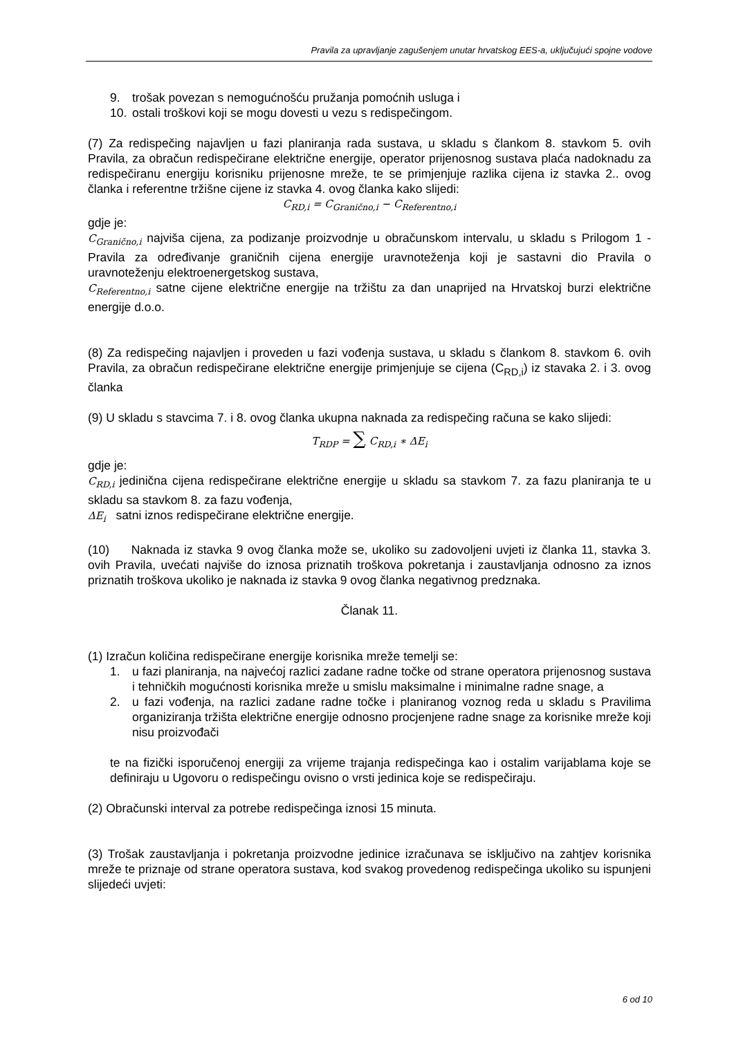Pravila za upravljanje zagušenjem unutar hrvatskog EES-a, uključujući spojne vodove
9. trošak povezan s nemogućnošću pružanja pomoćnih usluga i
10. ostali troškovi koji se mogu dovesti u vezu s redispečingom.
(7) Za redispečing najavljen u fazi planiranja rada sustava, u skladu s člankom 8. stavkom 5. ovih Pravila, za obračun redispečirane električne energije, operator prijenosnog sustava plaća nadoknadu za redispečiranu energiju korisniku prijenosne mreže, te se primjenjuje razlika cijena iz stavka 2.. ovog članka i referentne tržišne cijene iz stavka 4. ovog članka kako slijedi:
C<sub>RD,i</sub> = C<sub>Granično,i</sub> − C<sub>Referentno,i</sub>
gdje je:
C<sub>Granično,i</sub> najviša cijena, za podizanje proizvodnje u obračunskom intervalu, u skladu s Prilogom 1 - Pravila za određivanje graničnih cijena energije uravnoteženja koji je sastavni dio Pravila o uravnoteženju elektroenergetskog sustava,
C<sub>Referentno,i</sub> satne cijene električne energije na tržištu za dan unaprijed na Hrvatskoj burzi električne energije d.o.o.
(8) Za redispečing najavljen i proveden u fazi vođenja sustava, u skladu s člankom 8. stavkom 6. ovih Pravila, za obračun redispečirane električne energije primjenjuje se cijena (C<sub>RD,i</sub>) iz stavaka 2. i 3. ovog članka
(9) U skladu s stavcima 7. i 8. ovog članka ukupna naknada za redispečing računa se kako slijedi:
T<sub>RDP</sub> = ∑ C<sub>RD,i</sub> ∗ ΔE<sub>i</sub>
gdje je:
C<sub>RD,i</sub> jedinična cijena redispečirane električne energije u skladu sa stavkom 7. za fazu planiranja te u skladu sa stavkom 8. za fazu vođenja,
ΔE<sub>i</sub> satni iznos redispečirane električne energije.
(10) Naknada iz stavka 9 ovog članka može se, ukoliko su zadovoljeni uvjeti iz članka 11, stavka 3. ovih Pravila, uvećati najviše do iznosa priznatih troškova pokretanja i zaustavljanja odnosno za iznos priznatih troškova ukoliko je naknada iz stavka 9 ovog članka negativnog predznaka.
Članak 11.
(1) Izračun količina redispečirane energije korisnika mreže temelji se:
1. u fazi planiranja, na najvećoj razlici zadane radne točke od strane operatora prijenosnog sustava i tehničkih mogućnosti korisnika mreže u smislu maksimalne i minimalne radne snage, a
2. u fazi vođenja, na razlici zadane radne točke i planiranog voznog reda u skladu s Pravilima organiziranja tržišta električne energije odnosno procjenjene radne snage za korisnike mreže koji nisu proizvođači
te na fizički isporučenoj energiji za vrijeme trajanja redispečinga kao i ostalim varijablama koje se definiraju u Ugovoru o redispečingu ovisno o vrsti jedinica koje se redispečiraju.
(2) Obračunski interval za potrebe redispečinga iznosi 15 minuta.
(3) Trošak zaustavljanja i pokretanja proizvodne jedinice izračunava se isključivo na zahtjev korisnika mreže te priznaje od strane operatora sustava, kod svakog provedenog redispečinga ukoliko su ispunjeni slijedeći uvjeti:
6 od 10